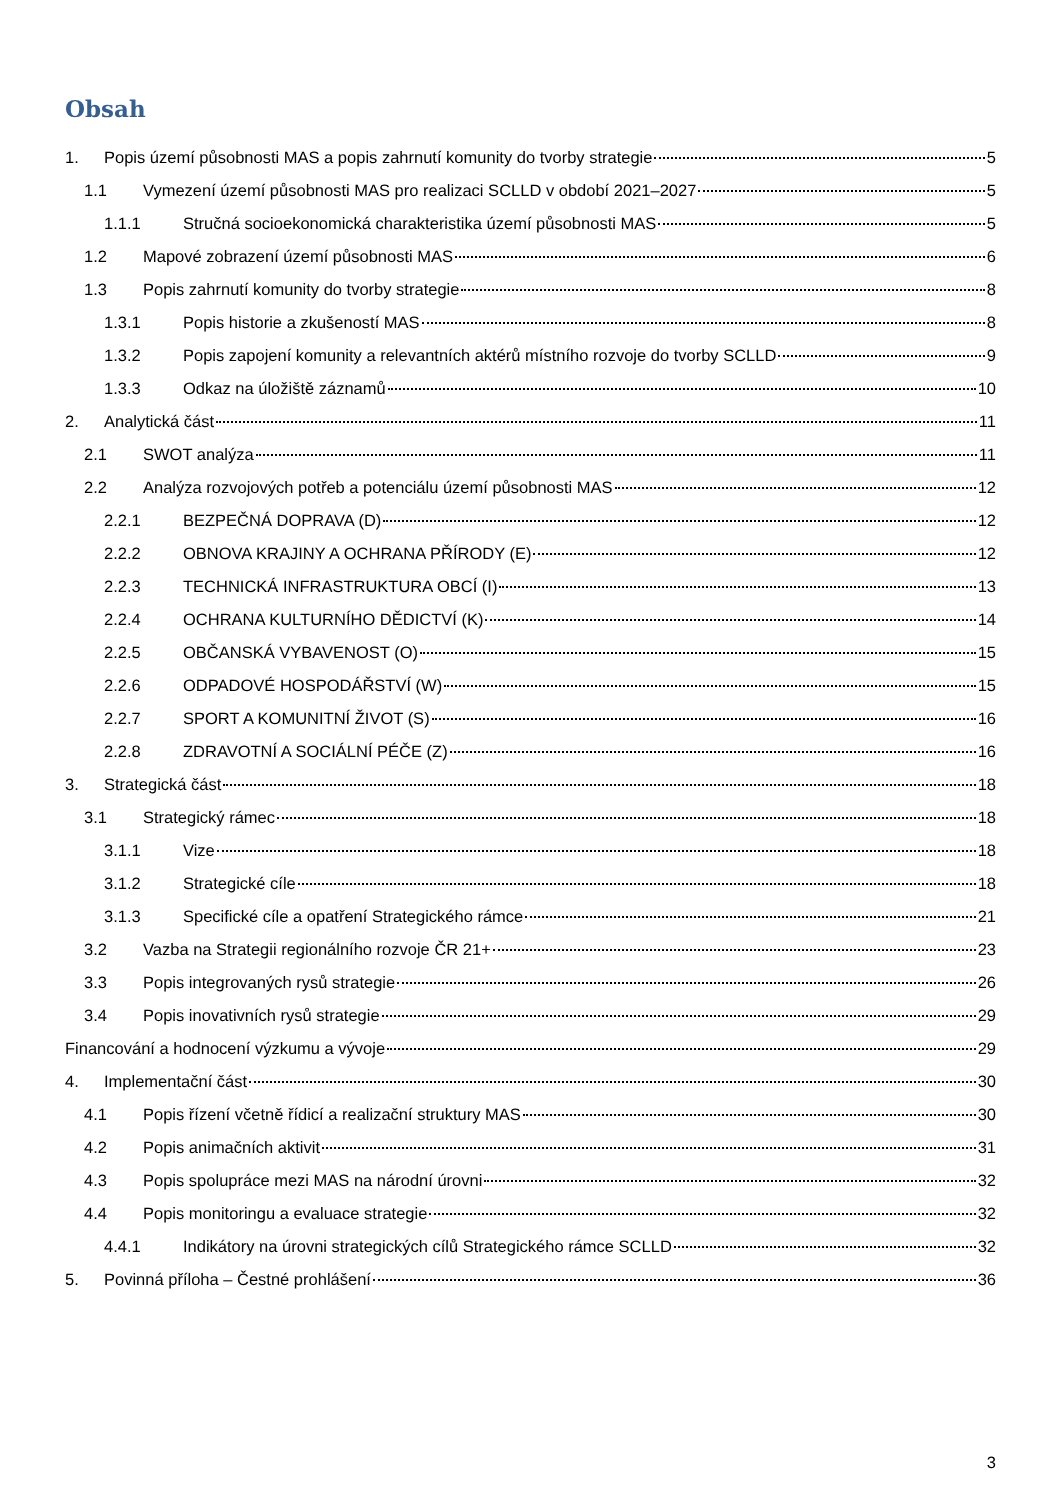Obsah
1. Popis území působnosti MAS a popis zahrnutí komunity do tvorby strategie 5
1.1 Vymezení území působnosti MAS pro realizaci SCLLD v období 2021–2027 5
1.1.1 Stručná socioekonomická charakteristika území působnosti MAS 5
1.2 Mapové zobrazení území působnosti MAS 6
1.3 Popis zahrnutí komunity do tvorby strategie 8
1.3.1 Popis historie a zkušeností MAS 8
1.3.2 Popis zapojení komunity a relevantních aktérů místního rozvoje do tvorby SCLLD 9
1.3.3 Odkaz na úložiště záznamů 10
2. Analytická část 11
2.1 SWOT analýza 11
2.2 Analýza rozvojových potřeb a potenciálu území působnosti MAS 12
2.2.1 BEZPEČNÁ DOPRAVA (D) 12
2.2.2 OBNOVA KRAJINY A OCHRANA PŘÍRODY (E) 12
2.2.3 TECHNICKÁ INFRASTRUKTURA OBCÍ (I) 13
2.2.4 OCHRANA KULTURNÍHO DĚDICTVÍ (K) 14
2.2.5 OBČANSKÁ VYBAVENOST (O) 15
2.2.6 ODPADOVÉ HOSPODÁŘSTVÍ (W) 15
2.2.7 SPORT A KOMUNITNÍ ŽIVOT (S) 16
2.2.8 ZDRAVOTNÍ A SOCIÁLNÍ PÉČE (Z) 16
3. Strategická část 18
3.1 Strategický rámec 18
3.1.1 Vize 18
3.1.2 Strategické cíle 18
3.1.3 Specifické cíle a opatření Strategického rámce 21
3.2 Vazba na Strategii regionálního rozvoje ČR 21+ 23
3.3 Popis integrovaných rysů strategie 26
3.4 Popis inovativních rysů strategie 29
Financování a hodnocení výzkumu a vývoje 29
4. Implementační část 30
4.1 Popis řízení včetně řídicí a realizační struktury MAS 30
4.2 Popis animačních aktivit 31
4.3 Popis spolupráce mezi MAS na národní úrovni 32
4.4 Popis monitoringu a evaluace strategie 32
4.4.1 Indikátory na úrovni strategických cílů Strategického rámce SCLLD 32
5. Povinná příloha – Čestné prohlášení 36
3